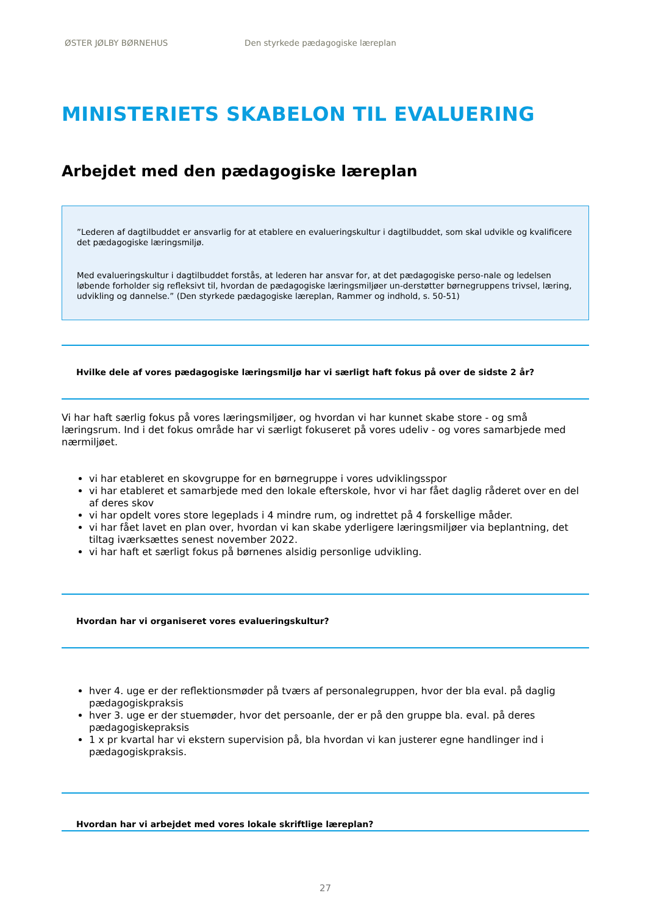ØSTER JØLBY BØRNEHUS Den styrkede pædagogiske læreplan
MINISTERIETS SKABELON TIL EVALUERING
Arbejdet med den pædagogiske læreplan
”Lederen af dagtilbuddet er ansvarlig for at etablere en evalueringskultur i dagtilbuddet, som skal udvikle og kvalificere det pædagogiske læringsmiljø.
Med evalueringskultur i dagtilbuddet forstås, at lederen har ansvar for, at det pædagogiske perso-nale og ledelsen løbende forholder sig refleksivt til, hvordan de pædagogiske læringsmiljøer un-derstøtter børnegruppens trivsel, læring, udvikling og dannelse.” (Den styrkede pædagogiske læreplan, Rammer og indhold, s. 50-51)
Hvilke dele af vores pædagogiske læringsmiljø har vi særligt haft fokus på over de sidste 2 år?
Vi har haft særlig fokus på vores læringsmiljøer, og hvordan vi har kunnet skabe store - og små læringsrum. Ind i det fokus område har vi særligt fokuseret på vores udeliv - og vores samarbjede med nærmiljøet.
vi har etableret en skovgruppe for en børnegruppe i vores udviklingsspor
vi har etableret et samarbjede med den lokale efterskole, hvor vi har fået daglig råderet over en del af deres skov
vi har opdelt vores store legeplads i 4 mindre rum, og indrettet på 4 forskellige måder.
vi har fået lavet en plan over, hvordan vi kan skabe yderligere læringsmiljøer via beplantning, det tiltag iværksættes senest november 2022.
vi har haft et særligt fokus på børnenes alsidig personlige udvikling.
Hvordan har vi organiseret vores evalueringskultur?
hver 4. uge er der reflektionsmøder på tværs af personalegruppen, hvor der bla eval. på daglig pædagogiskpraksis
hver 3. uge er der stuemøder, hvor det persoanle, der er på den gruppe bla. eval. på deres pædagogiskepraksis
1 x pr kvartal har vi ekstern supervision på, bla hvordan vi kan justerer egne handlinger ind i pædagogiskpraksis.
Hvordan har vi arbejdet med vores lokale skriftlige læreplan?
27